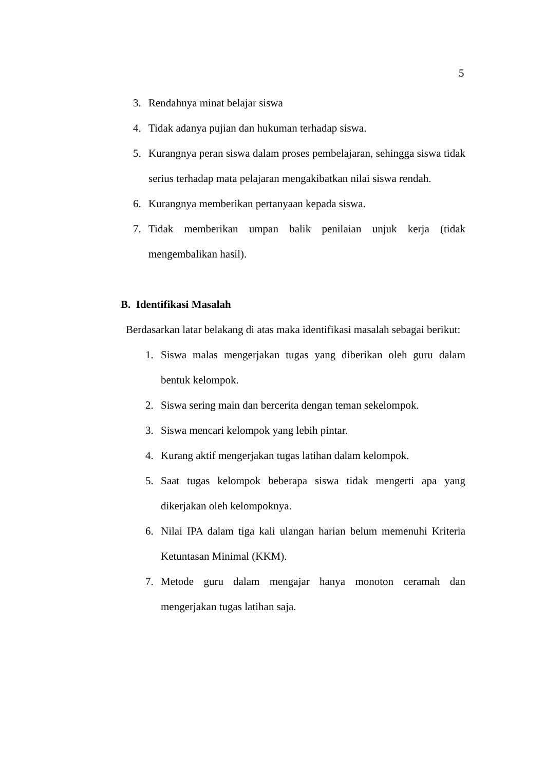5
3. Rendahnya minat belajar siswa
4. Tidak adanya pujian dan hukuman terhadap siswa.
5. Kurangnya peran siswa dalam proses pembelajaran, sehingga siswa tidak serius terhadap mata pelajaran mengakibatkan nilai siswa rendah.
6. Kurangnya memberikan pertanyaan kepada siswa.
7. Tidak memberikan umpan balik penilaian unjuk kerja (tidak mengembalikan hasil).
B. Identifikasi Masalah
Berdasarkan latar belakang di atas maka identifikasi masalah sebagai berikut:
1. Siswa malas mengerjakan tugas yang diberikan oleh guru dalam bentuk kelompok.
2. Siswa sering main dan bercerita dengan teman sekelompok.
3. Siswa mencari kelompok yang lebih pintar.
4. Kurang aktif mengerjakan tugas latihan dalam kelompok.
5. Saat tugas kelompok beberapa siswa tidak mengerti apa yang dikerjakan oleh kelompoknya.
6. Nilai IPA dalam tiga kali ulangan harian belum memenuhi Kriteria Ketuntasan Minimal (KKM).
7. Metode guru dalam mengajar hanya monoton ceramah dan mengerjakan tugas latihan saja.